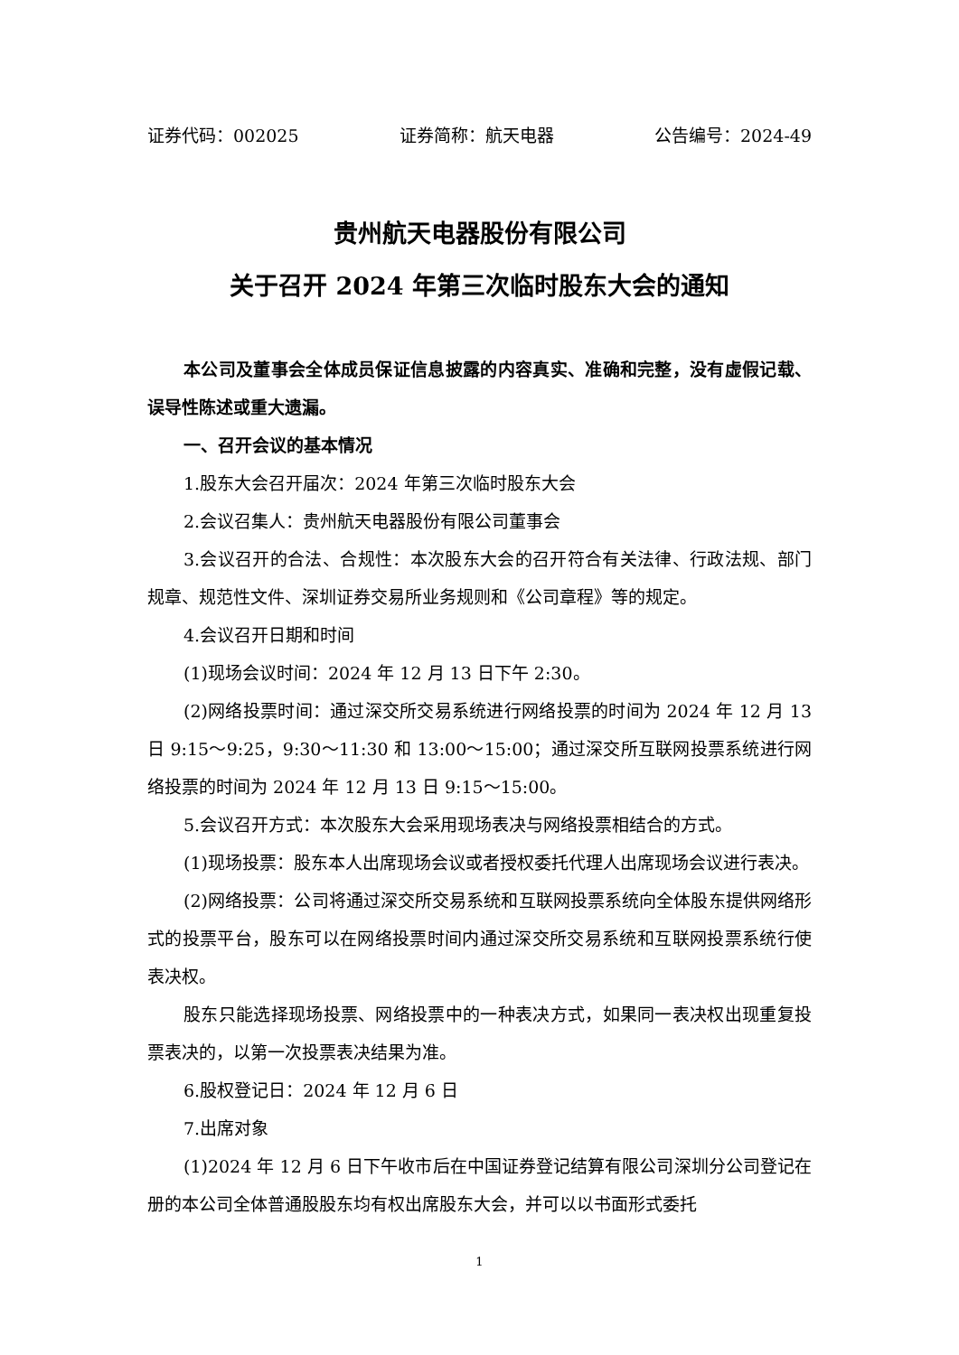证券代码：002025 证券简称：航天电器 公告编号：2024-49
贵州航天电器股份有限公司
关于召开 2024 年第三次临时股东大会的通知
本公司及董事会全体成员保证信息披露的内容真实、准确和完整，没有虚假记载、误导性陈述或重大遗漏。
一、召开会议的基本情况
1.股东大会召开届次：2024 年第三次临时股东大会
2.会议召集人：贵州航天电器股份有限公司董事会
3.会议召开的合法、合规性：本次股东大会的召开符合有关法律、行政法规、部门规章、规范性文件、深圳证券交易所业务规则和《公司章程》等的规定。
4.会议召开日期和时间
(1)现场会议时间：2024 年 12 月 13 日下午 2:30。
(2)网络投票时间：通过深交所交易系统进行网络投票的时间为 2024 年 12 月 13 日 9:15～9:25，9:30～11:30 和 13:00～15:00；通过深交所互联网投票系统进行网络投票的时间为 2024 年 12 月 13 日 9:15～15:00。
5.会议召开方式：本次股东大会采用现场表决与网络投票相结合的方式。
(1)现场投票：股东本人出席现场会议或者授权委托代理人出席现场会议进行表决。
(2)网络投票：公司将通过深交所交易系统和互联网投票系统向全体股东提供网络形式的投票平台，股东可以在网络投票时间内通过深交所交易系统和互联网投票系统行使表决权。
股东只能选择现场投票、网络投票中的一种表决方式，如果同一表决权出现重复投票表决的，以第一次投票表决结果为准。
6.股权登记日：2024 年 12 月 6 日
7.出席对象
(1)2024 年 12 月 6 日下午收市后在中国证券登记结算有限公司深圳分公司登记在册的本公司全体普通股股东均有权出席股东大会，并可以以书面形式委托
1